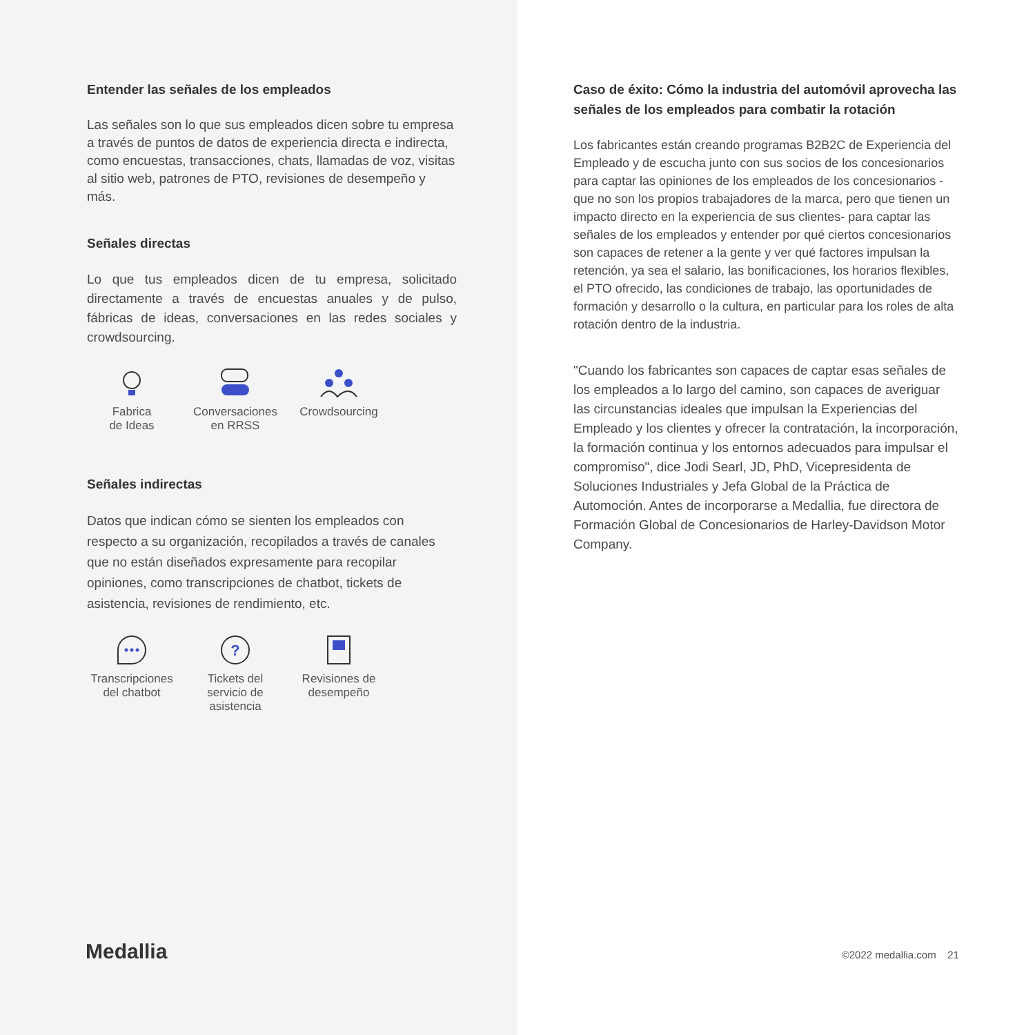Entender las señales de los empleados
Las señales son lo que sus empleados dicen sobre tu empresa a través de puntos de datos de experiencia directa e indirecta, como encuestas, transacciones, chats, llamadas de voz, visitas al sitio web, patrones de PTO, revisiones de desempeño y más.
Señales directas
Lo que tus empleados dicen de tu empresa, solicitado directamente a través de encuestas anuales y de pulso, fábricas de ideas, conversaciones en las redes sociales y crowdsourcing.
Fabrica
de Ideas
Conversaciones
en RRSS
Crowdsourcing
Señales indirectas
Datos que indican cómo se sienten los empleados con respecto a su organización, recopilados a través de canales que no están diseñados expresamente para recopilar opiniones, como transcripciones de chatbot, tickets de asistencia, revisiones de rendimiento, etc.
Transcripciones
del chatbot
?
Tickets del
servicio de
asistencia
Revisiones de
desempeño
Medallia
Caso de éxito: Cómo la industria del automóvil aprovecha las señales de los empleados para combatir la rotación
Los fabricantes están creando programas B2B2C de Experiencia del Empleado y de escucha junto con sus socios de los concesionarios para captar las opiniones de los empleados de los concesionarios -que no son los propios trabajadores de la marca, pero que tienen un impacto directo en la experiencia de sus clientes- para captar las señales de los empleados y entender por qué ciertos concesionarios son capaces de retener a la gente y ver qué factores impulsan la retención, ya sea el salario, las bonificaciones, los horarios flexibles, el PTO ofrecido, las condiciones de trabajo, las oportunidades de formación y desarrollo o la cultura, en particular para los roles de alta rotación dentro de la industria.
"Cuando los fabricantes son capaces de captar esas señales de los empleados a lo largo del camino, son capaces de averiguar las circunstancias ideales que impulsan la Experiencias del Empleado y los clientes y ofrecer la contratación, la incorporación, la formación continua y los entornos adecuados para impulsar el compromiso", dice Jodi Searl, JD, PhD, Vicepresidenta de Soluciones Industriales y Jefa Global de la Práctica de Automoción. Antes de incorporarse a Medallia, fue directora de Formación Global de Concesionarios de Harley-Davidson Motor Company.
©2022 medallia.com 21